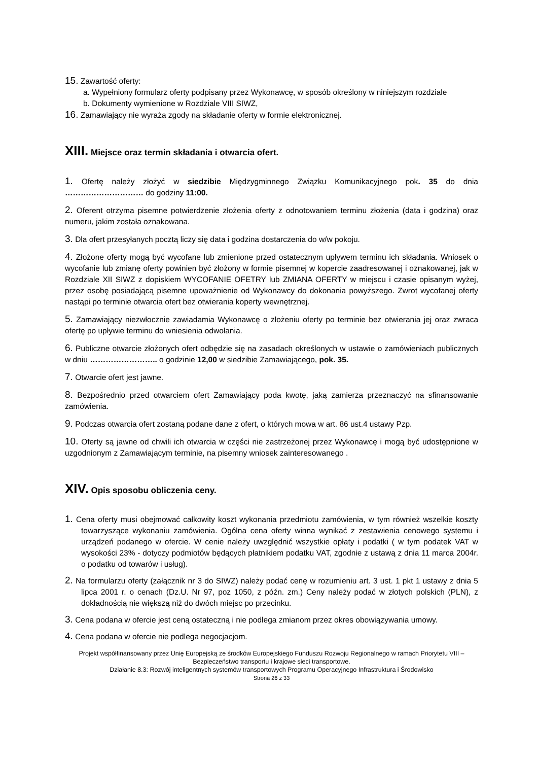15. Zawartość oferty:
a. Wypełniony formularz oferty podpisany przez Wykonawcę, w sposób określony w niniejszym rozdziale
b. Dokumenty wymienione w Rozdziale VIII SIWZ,
16. Zamawiający nie wyraża zgody na składanie oferty w formie elektronicznej.
XIII. Miejsce oraz termin składania i otwarcia ofert.
1. Ofertę należy złożyć w siedzibie Międzygminnego Związku Komunikacyjnego pok. 35 do dnia ………………………… do godziny 11:00.
2. Oferent otrzyma pisemne potwierdzenie złożenia oferty z odnotowaniem terminu złożenia (data i godzina) oraz numeru, jakim została oznakowana.
3. Dla ofert przesyłanych pocztą liczy się data i godzina dostarczenia do w/w pokoju.
4. Złożone oferty mogą być wycofane lub zmienione przed ostatecznym upływem terminu ich składania. Wniosek o wycofanie lub zmianę oferty powinien być złożony w formie pisemnej w kopercie zaadresowanej i oznakowanej, jak w Rozdziale XII SIWZ z dopiskiem WYCOFANIE OFETRY lub ZMIANA OFERTY w miejscu i czasie opisanym wyżej, przez osobę posiadającą pisemne upoważnienie od Wykonawcy do dokonania powyższego. Zwrot wycofanej oferty nastąpi po terminie otwarcia ofert bez otwierania koperty wewnętrznej.
5. Zamawiający niezwłocznie zawiadamia Wykonawcę o złożeniu oferty po terminie bez otwierania jej oraz zwraca ofertę po upływie terminu do wniesienia odwołania.
6. Publiczne otwarcie złożonych ofert odbędzie się na zasadach określonych w ustawie o zamówieniach publicznych w dniu …………………….. o godzinie 12,00 w siedzibie Zamawiającego, pok. 35.
7. Otwarcie ofert jest jawne.
8. Bezpośrednio przed otwarciem ofert Zamawiający poda kwotę, jaką zamierza przeznaczyć na sfinansowanie zamówienia.
9. Podczas otwarcia ofert zostaną podane dane z ofert, o których mowa w art. 86 ust.4 ustawy Pzp.
10. Oferty są jawne od chwili ich otwarcia w części nie zastrzeżonej przez Wykonawcę i mogą być udostępnione w uzgodnionym z Zamawiającym terminie, na pisemny wniosek zainteresowanego .
XIV. Opis sposobu obliczenia ceny.
1. Cena oferty musi obejmować całkowity koszt wykonania przedmiotu zamówienia, w tym również wszelkie koszty towarzyszące wykonaniu zamówienia. Ogólna cena oferty winna wynikać z zestawienia cenowego systemu i urządzeń podanego w ofercie. W cenie należy uwzględnić wszystkie opłaty i podatki ( w tym podatek VAT w wysokości 23% - dotyczy podmiotów będących płatnikiem podatku VAT, zgodnie z ustawą z dnia 11 marca 2004r. o podatku od towarów i usług).
2. Na formularzu oferty (załącznik nr 3 do SIWZ) należy podać cenę w rozumieniu art. 3 ust. 1 pkt 1 ustawy z dnia 5 lipca 2001 r. o cenach (Dz.U. Nr 97, poz 1050, z późn. zm.) Ceny należy podać w złotych polskich (PLN), z dokładnością nie większą niż do dwóch miejsc po przecinku.
3. Cena podana w ofercie jest ceną ostateczną i nie podlega zmianom przez okres obowiązywania umowy.
4. Cena podana w ofercie nie podlega negocjacjom.
Projekt współfinansowany przez Unię Europejską ze środków Europejskiego Funduszu Rozwoju Regionalnego w ramach Priorytetu VIII – Bezpieczeństwo transportu i krajowe sieci transportowe.
Działanie 8.3: Rozwój inteligentnych systemów transportowych Programu Operacyjnego Infrastruktura i Środowisko
Strona 26 z 33